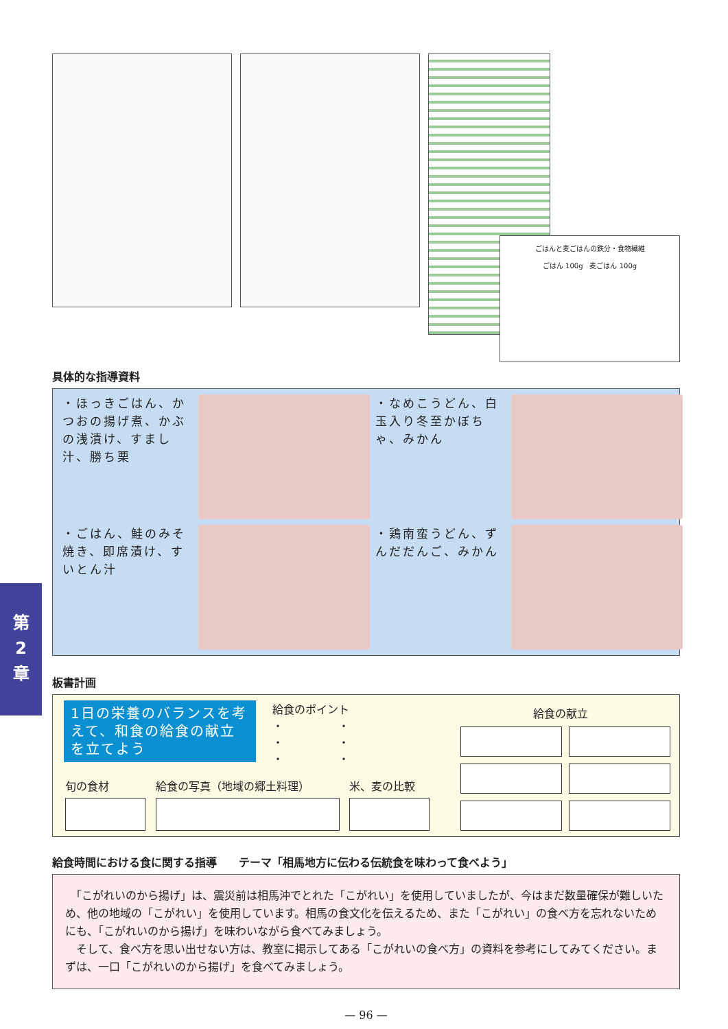第
2
章
ごはんと麦ごはんの鉄分・食物繊維
ごはん 100g　麦ごはん 100g
具体的な指導資料
・ほっきごはん、かつおの揚げ煮、かぶの浅漬け、すまし汁、勝ち栗
・なめこうどん、白玉入り冬至かぼちゃ、みかん
・ごはん、鮭のみそ焼き、即席漬け、すいとん汁
・鶏南蛮うどん、ずんだだんご、みかん
板書計画
1日の栄養のバランスを考えて、和食の給食の献立を立てよう
給食のポイント
・　　　　　・
・　　　　　・
・　　　　　・
給食の献立
旬の食材 給食の写真（地域の郷土料理） 米、麦の比較
給食時間における食に関する指導　　テーマ「相馬地方に伝わる伝統食を味わって食べよう」
　「こがれいのから揚げ」は、震災前は相馬沖でとれた「こがれい」を使用していましたが、今はまだ数量確保が難しいため、他の地域の「こがれい」を使用しています。相馬の食文化を伝えるため、また「こがれい」の食べ方を忘れないためにも、「こがれいのから揚げ」を味わいながら食べてみましょう。
　そして、食べ方を思い出せない方は、教室に掲示してある「こがれいの食べ方」の資料を参考にしてみてください。まずは、一口「こがれいのから揚げ」を食べてみましょう。
— 96 —